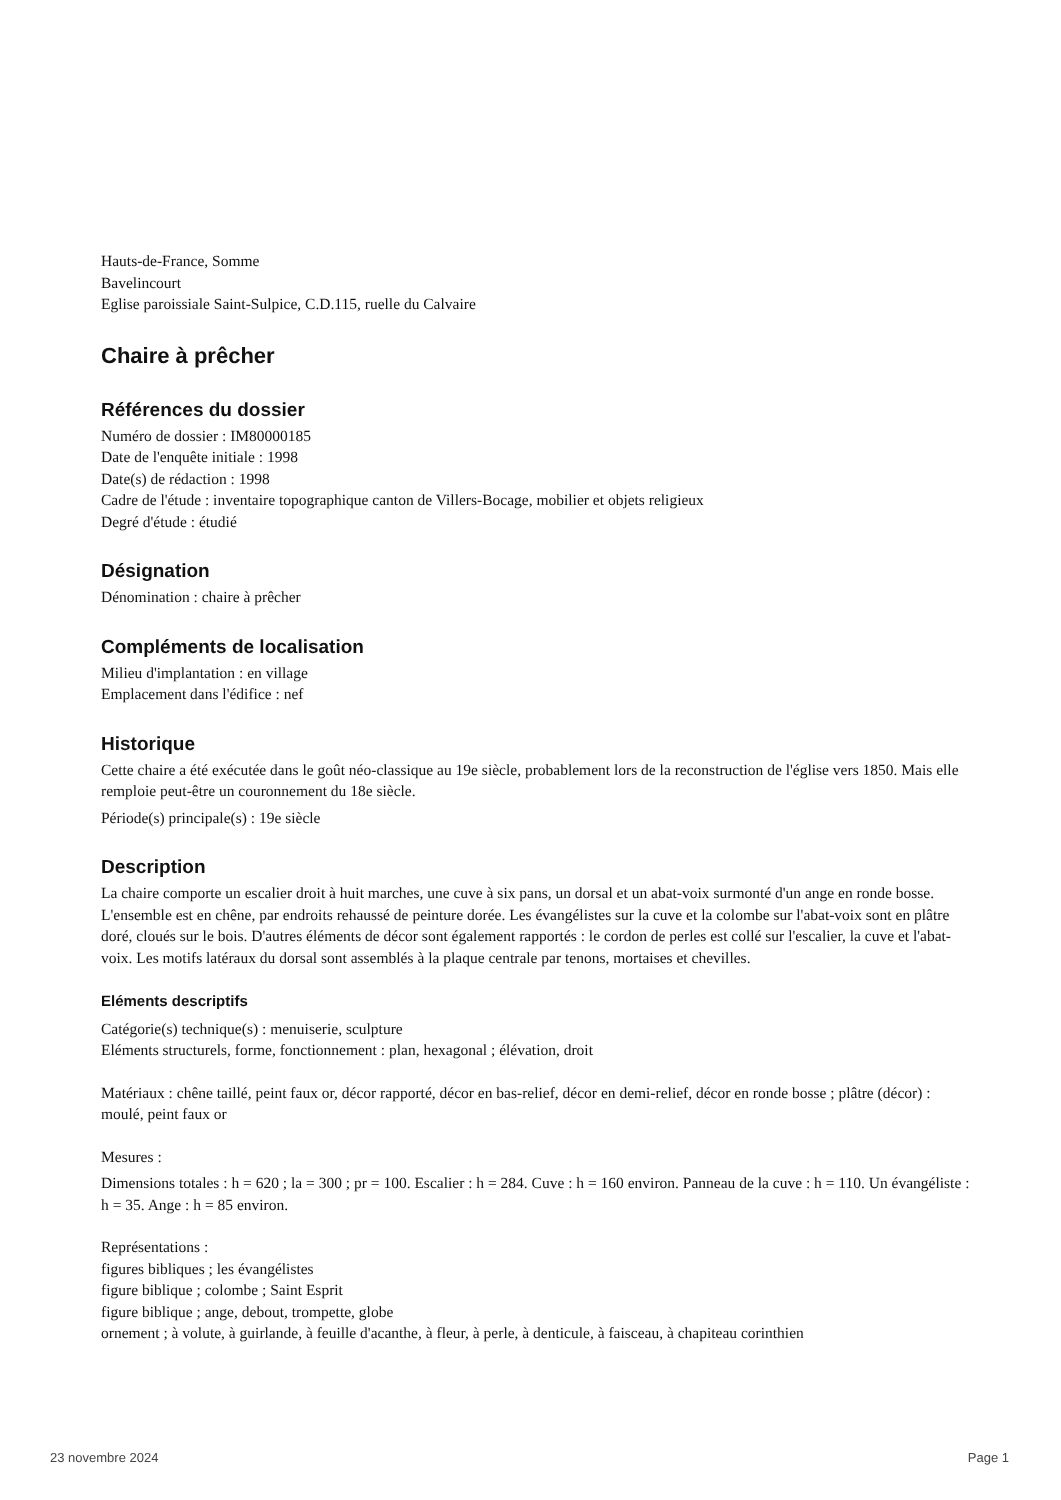Hauts-de-France, Somme
Bavelincourt
Eglise paroissiale Saint-Sulpice, C.D.115, ruelle du Calvaire
Chaire à prêcher
Références du dossier
Numéro de dossier : IM80000185
Date de l'enquête initiale : 1998
Date(s) de rédaction : 1998
Cadre de l'étude : inventaire topographique canton de Villers-Bocage, mobilier et objets religieux
Degré d'étude : étudié
Désignation
Dénomination : chaire à prêcher
Compléments de localisation
Milieu d'implantation : en village
Emplacement dans l'édifice : nef
Historique
Cette chaire a été exécutée dans le goût néo-classique au 19e siècle, probablement lors de la reconstruction de l'église vers 1850. Mais elle remploie peut-être un couronnement du 18e siècle.
Période(s) principale(s) : 19e siècle
Description
La chaire comporte un escalier droit à huit marches, une cuve à six pans, un dorsal et un abat-voix surmonté d'un ange en ronde bosse. L'ensemble est en chêne, par endroits rehaussé de peinture dorée. Les évangélistes sur la cuve et la colombe sur l'abat-voix sont en plâtre doré, cloués sur le bois. D'autres éléments de décor sont également rapportés : le cordon de perles est collé sur l'escalier, la cuve et l'abat-voix. Les motifs latéraux du dorsal sont assemblés à la plaque centrale par tenons, mortaises et chevilles.
Eléments descriptifs
Catégorie(s) technique(s) : menuiserie, sculpture
Eléments structurels, forme, fonctionnement : plan, hexagonal ; élévation, droit
Matériaux : chêne taillé, peint faux or, décor rapporté, décor en bas-relief, décor en demi-relief, décor en ronde bosse ; plâtre (décor) : moulé, peint faux or
Mesures :
Dimensions totales : h = 620 ; la = 300 ; pr = 100. Escalier : h = 284. Cuve : h = 160 environ. Panneau de la cuve : h = 110. Un évangéliste : h = 35. Ange : h = 85 environ.
Représentations :
figures bibliques ; les évangélistes
figure biblique ; colombe ; Saint Esprit
figure biblique ; ange, debout, trompette, globe
ornement ; à volute, à guirlande, à feuille d'acanthe, à fleur, à perle, à denticule, à faisceau, à chapiteau corinthien
23 novembre 2024 Page 1